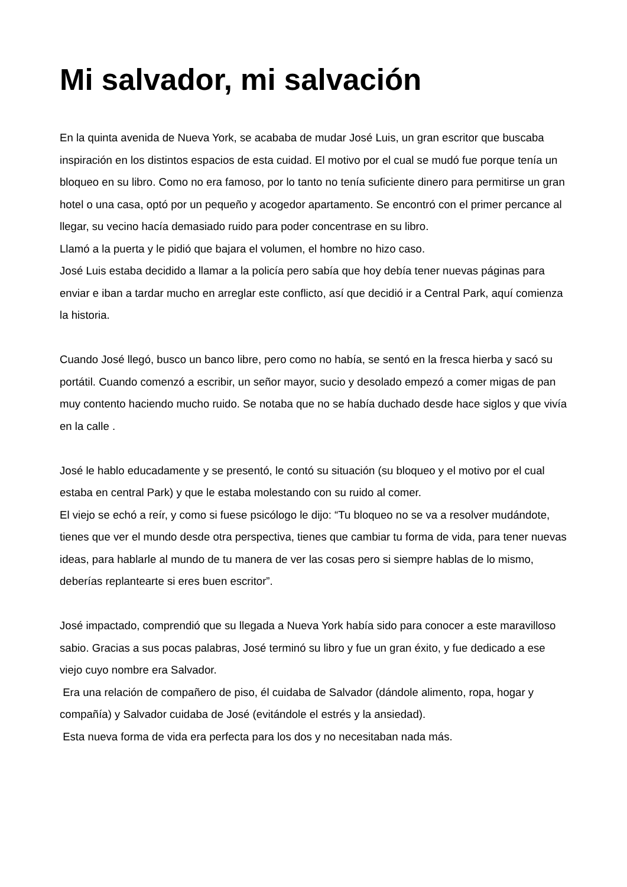Mi salvador, mi salvación
En la quinta avenida de Nueva York, se acababa de mudar José Luis, un gran escritor que buscaba inspiración en los distintos espacios de esta cuidad. El motivo por el cual se mudó fue porque tenía un bloqueo en su libro. Como no era famoso, por lo tanto no tenía suficiente dinero para permitirse un gran hotel o una casa, optó por un pequeño y acogedor apartamento. Se encontró con el primer percance al llegar, su vecino hacía demasiado ruido para poder concentrase en su libro.
Llamó a la puerta y le pidió que bajara el volumen, el hombre no hizo caso.
José Luis estaba decidido a llamar a la policía pero sabía que hoy debía tener nuevas páginas para enviar e iban a tardar mucho en arreglar este conflicto, así que decidió ir a Central Park, aquí comienza la historia.
Cuando José llegó, busco un banco libre, pero como no había, se sentó en la fresca hierba y sacó su portátil. Cuando comenzó a escribir, un señor mayor, sucio y desolado empezó a comer migas de pan muy contento haciendo mucho ruido. Se notaba que no se había duchado desde hace siglos y que vivía en la calle .
José le hablo educadamente y se presentó, le contó su situación (su bloqueo y el motivo por el cual estaba en central Park) y que le estaba molestando con su ruido al comer.
El viejo se echó a reír, y como si fuese psicólogo le dijo: “Tu bloqueo no se va a resolver mudándote, tienes que ver el mundo desde otra perspectiva, tienes que cambiar tu forma de vida, para tener nuevas ideas, para hablarle al mundo de tu manera de ver las cosas pero si siempre hablas de lo mismo, deberías replantearte si eres buen escritor”.
José impactado, comprendió que su llegada a Nueva York había sido para conocer a este maravilloso sabio. Gracias a sus pocas palabras, José terminó su libro y fue un gran éxito, y fue dedicado a ese viejo cuyo nombre era Salvador.
Era una relación de compañero de piso, él cuidaba de Salvador (dándole alimento, ropa, hogar y compañía) y Salvador cuidaba de José (evitándole el estrés y la ansiedad).
Esta nueva forma de vida era perfecta para los dos y no necesitaban nada más.